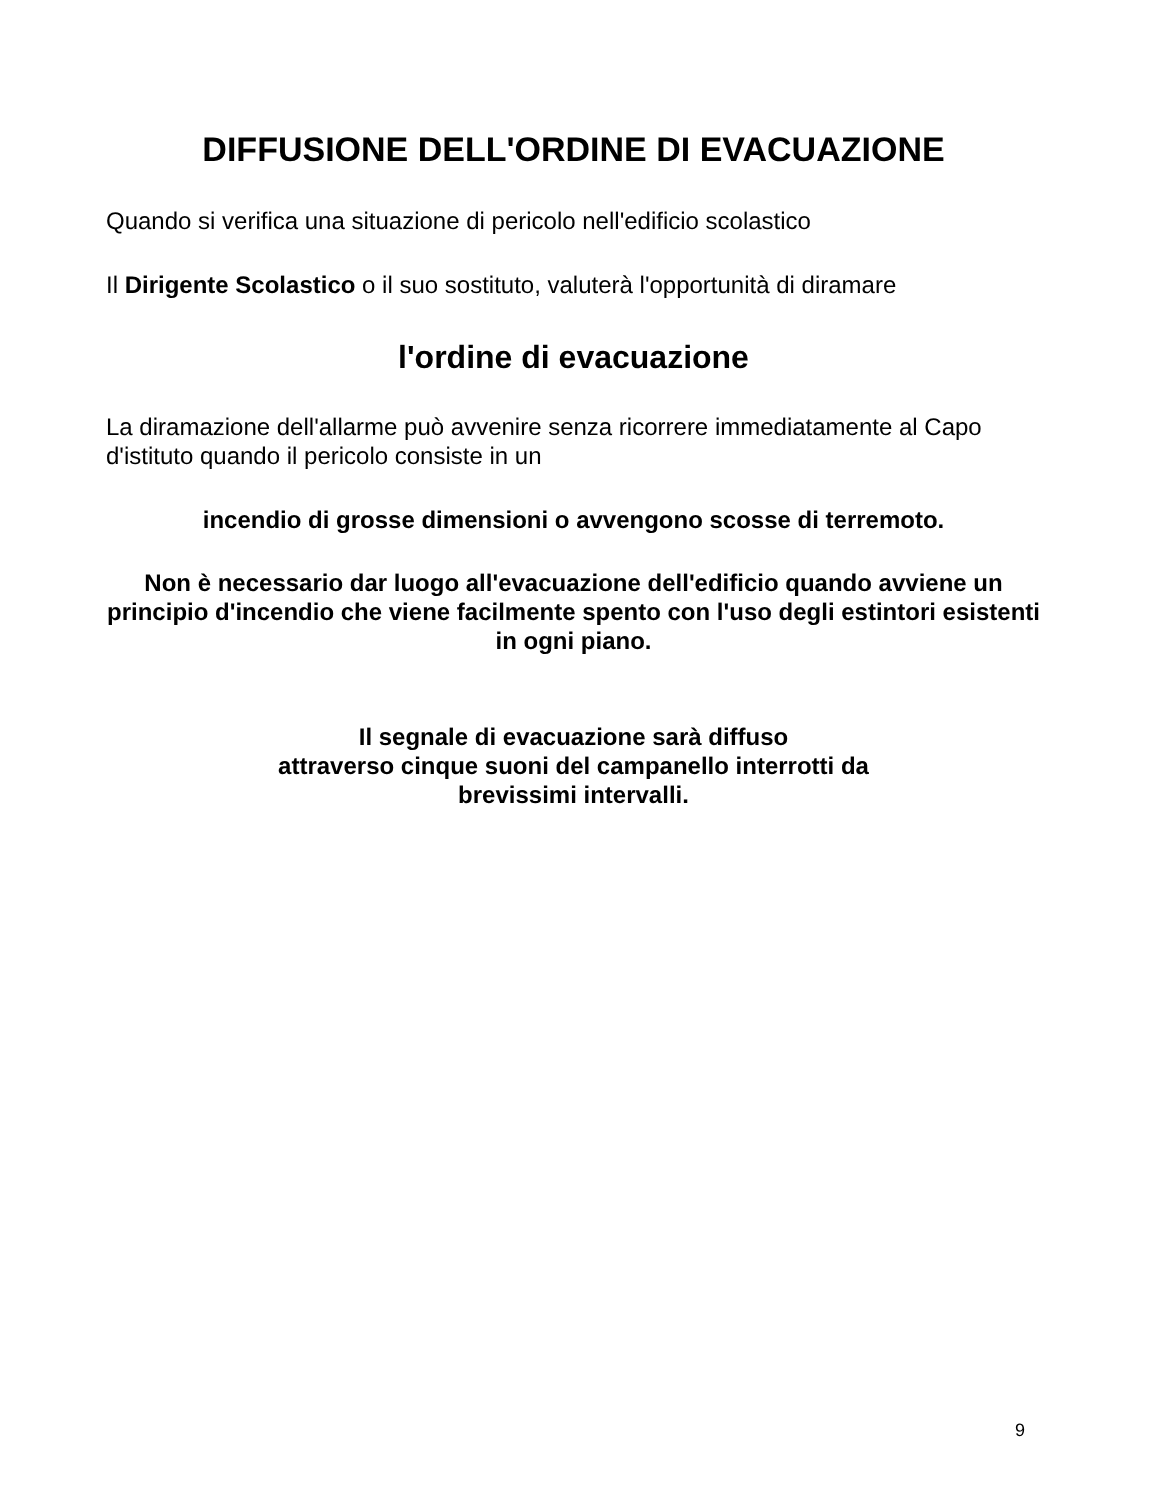DIFFUSIONE DELL'ORDINE DI EVACUAZIONE
Quando si verifica una situazione di pericolo nell'edificio scolastico
Il Dirigente Scolastico o il suo sostituto, valuterà l'opportunità di diramare
l'ordine di evacuazione
La diramazione dell'allarme può avvenire senza ricorrere immediatamente al Capo d'istituto quando il pericolo consiste in un
incendio di grosse dimensioni o avvengono scosse di terremoto.
Non è necessario dar luogo all'evacuazione dell'edificio quando avviene un principio d'incendio che viene facilmente spento con l'uso degli estintori esistenti in ogni piano.
Il segnale di evacuazione sarà diffuso
attraverso cinque suoni del campanello interrotti da
brevissimi intervalli.
9